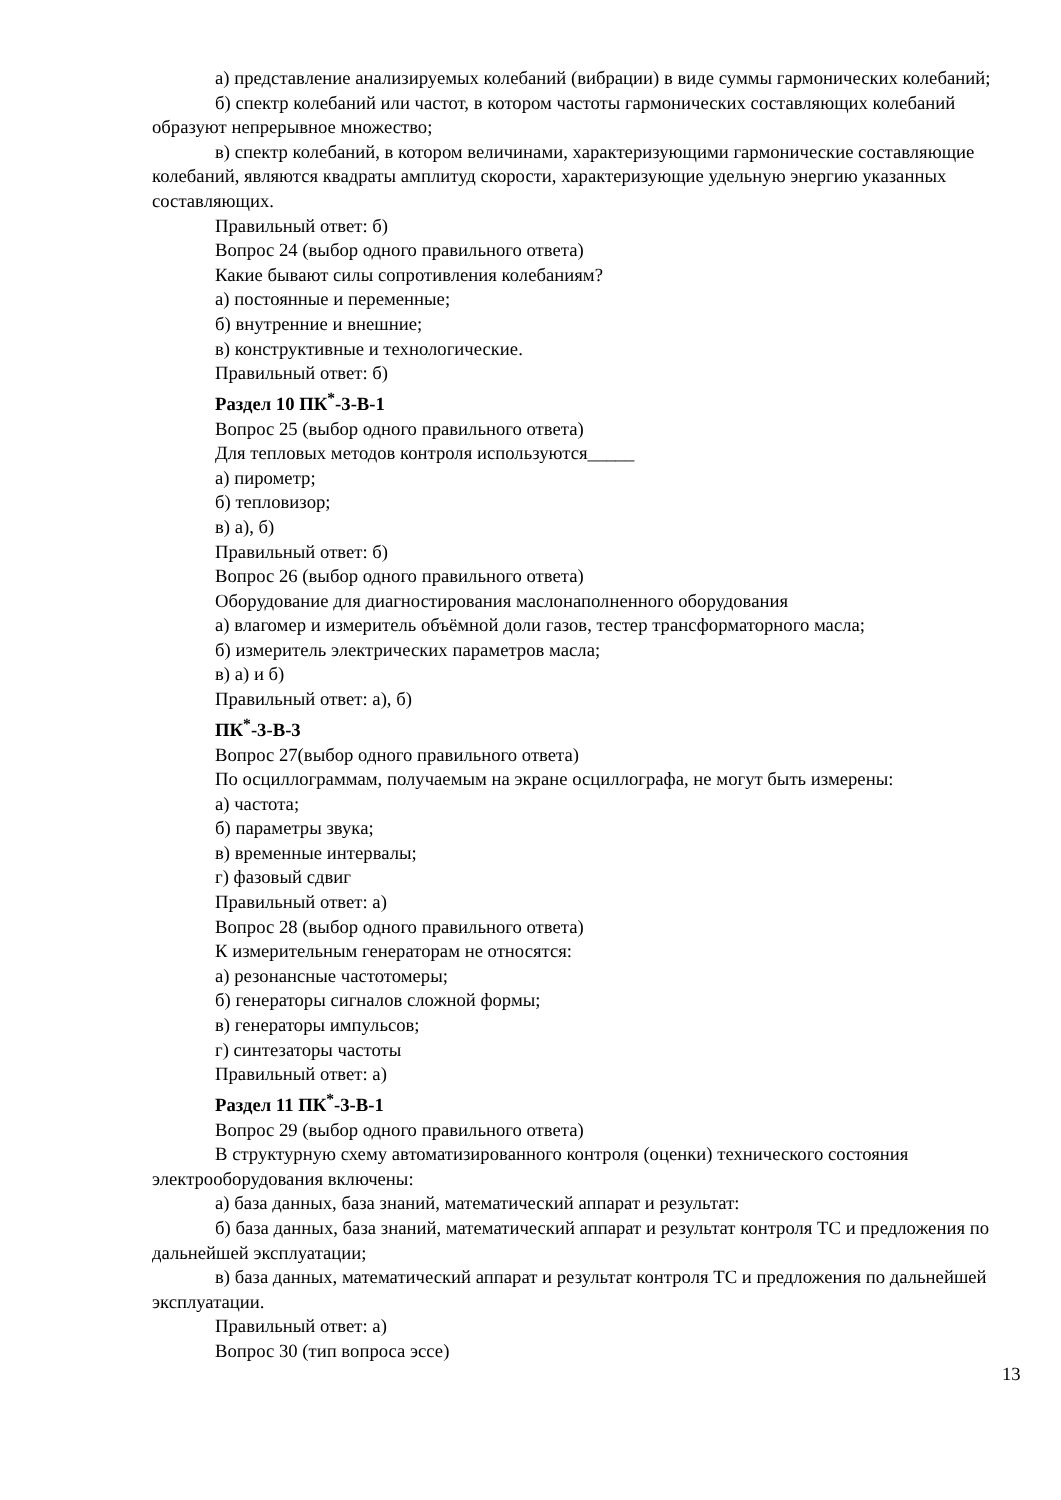а) представление анализируемых колебаний (вибрации) в виде суммы гармонических колебаний;
б) спектр колебаний или частот, в котором частоты гармонических составляющих колебаний образуют непрерывное множество;
в) спектр колебаний, в котором величинами, характеризующими гармонические составляющие колебаний, являются квадраты амплитуд скорости, характеризующие удельную энергию указанных составляющих.
Правильный ответ: б)
Вопрос 24 (выбор одного правильного ответа)
Какие бывают силы сопротивления колебаниям?
а) постоянные и переменные;
б) внутренние и внешние;
в) конструктивные и технологические.
Правильный ответ: б)
Раздел 10 ПК<sup>*</sup>-3-В-1
Вопрос 25 (выбор одного правильного ответа)
Для тепловых методов контроля используются_____
а) пирометр;
б) тепловизор;
в) а), б)
Правильный ответ: б)
Вопрос 26 (выбор одного правильного ответа)
Оборудование для диагностирования маслонаполненного оборудования
а) влагомер и измеритель объёмной доли газов, тестер трансформаторного масла;
б) измеритель электрических параметров масла;
в) а) и б)
Правильный ответ: а), б)
ПК<sup>*</sup>-3-В-3
Вопрос 27(выбор одного правильного ответа)
По осциллограммам, получаемым на экране осциллографа, не могут быть измерены:
а) частота;
б) параметры звука;
в) временные интервалы;
г) фазовый сдвиг
Правильный ответ: а)
Вопрос 28 (выбор одного правильного ответа)
К измерительным генераторам не относятся:
а) резонансные частотомеры;
б) генераторы сигналов сложной формы;
в) генераторы импульсов;
г) синтезаторы частоты
Правильный ответ: а)
Раздел 11 ПК<sup>*</sup>-3-В-1
Вопрос 29 (выбор одного правильного ответа)
В структурную схему автоматизированного контроля (оценки) технического состояния электрооборудования включены:
а) база данных, база знаний, математический аппарат и результат:
б) база данных, база знаний, математический аппарат и результат контроля ТС и предложения по дальнейшей эксплуатации;
в) база данных, математический аппарат и результат контроля ТС и предложения по дальнейшей эксплуатации.
Правильный ответ: а)
Вопрос 30 (тип вопроса эссе)
13